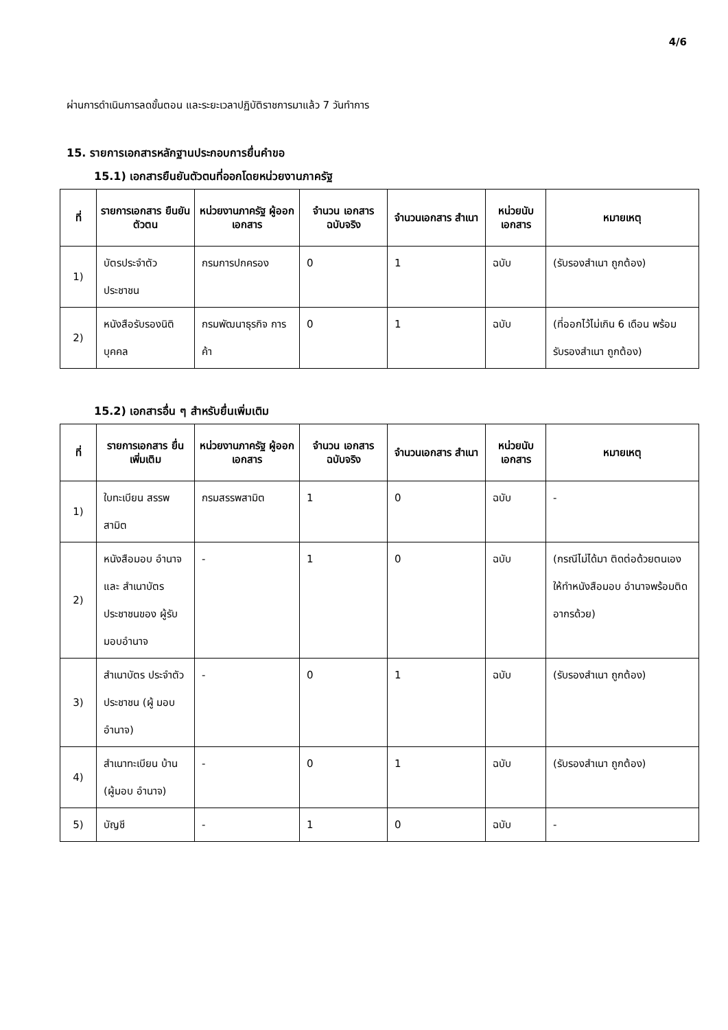4/6
ผ่านการดำเนินการลดขั้นตอน และระยะเวลาปฏิบัติราชการมาแล้ว 7 วันทำการ
15. รายการเอกสารหลักฐานประกอบการยื่นคำขอ
15.1) เอกสารยืนยันตัวตนที่ออกโดยหน่วยงานภาครัฐ
| ที่ | รายการเอกสาร ยืนยันตัวตน | หน่วยงานภาครัฐ ผู้ออกเอกสาร | จำนวน เอกสาร ฉบับจริง | จำนวนเอกสาร สำเนา | หน่วยนับ เอกสาร | หมายเหตุ |
| --- | --- | --- | --- | --- | --- | --- |
| 1) | บัตรประจำตัว ประชาชน | กรมการปกครอง | 0 | 1 | ฉบับ | (รับรองสำเนา ถูกต้อง) |
| 2) | หนังสือรับรองนิติ บุคคล | กรมพัฒนาธุรกิจ การค้า | 0 | 1 | ฉบับ | (ที่ออกไว้ไม่เกิน 6 เดือน พร้อม รับรองสำเนา ถูกต้อง) |
15.2) เอกสารอื่น ๆ สำหรับยื่นเพิ่มเติม
| ที่ | รายการเอกสาร ยื่นเพิ่มเติม | หน่วยงานภาครัฐ ผู้ออกเอกสาร | จำนวน เอกสาร ฉบับจริง | จำนวนเอกสาร สำเนา | หน่วยนับ เอกสาร | หมายเหตุ |
| --- | --- | --- | --- | --- | --- | --- |
| 1) | ใบทะเบียน สรรพสามิต | กรมสรรพสามิต | 1 | 0 | ฉบับ | - |
| 2) | หนังสือมอบ อำนาจและ สำเนาบัตร ประชาชนของ ผู้รับมอบอำนาจ | - | 1 | 0 | ฉบับ | (กรณีไม่ได้มา ติดต่อด้วยตนเอง ให้ทำหนังสือมอบ อำนาจพร้อมติด อากรด้วย) |
| 3) | สำเนาบัตร ประจำตัว ประชาชน (ผู้ มอบอำนาจ) | - | 0 | 1 | ฉบับ | (รับรองสำเนา ถูกต้อง) |
| 4) | สำเนาทะเบียน บ้าน (ผู้มอบ อำนาจ) | - | 0 | 1 | ฉบับ | (รับรองสำเนา ถูกต้อง) |
| 5) | บัญชี | - | 1 | 0 | ฉบับ | - |